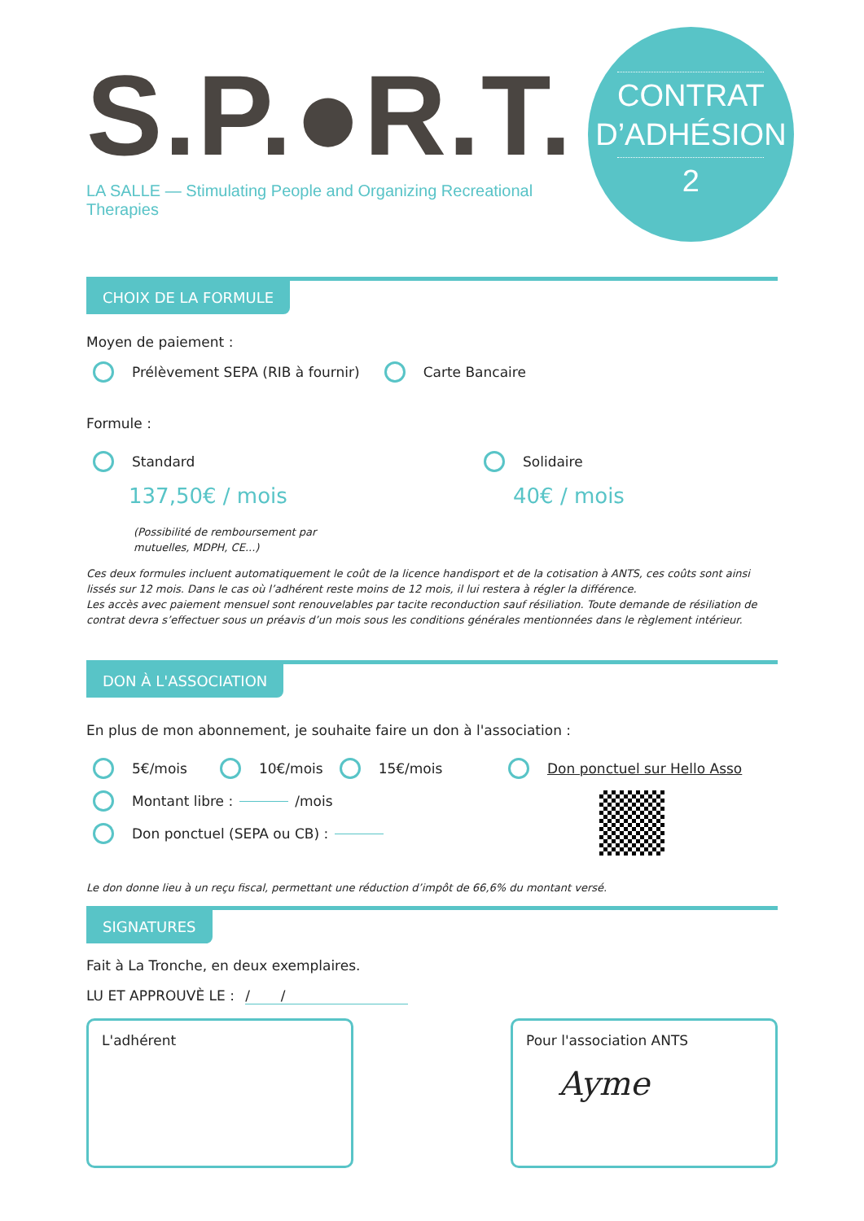S.P.●R.T.
LA SALLE — Stimulating People and Organizing Recreational Therapies
CONTRAT
D’ADHÉSION
2
CHOIX DE LA FORMULE
Moyen de paiement :
Prélèvement SEPA (RIB à fournir)
Carte Bancaire
Formule :
Standard
137,50€ / mois
(Possibilité de remboursement par
mutuelles, MDPH, CE...)
Solidaire
40€ / mois
Ces deux formules incluent automatiquement le coût de la licence handisport et de la cotisation à ANTS, ces coûts sont ainsi lissés sur 12 mois. Dans le cas où l’adhérent reste moins de 12 mois, il lui restera à régler la différence.
Les accès avec paiement mensuel sont renouvelables par tacite reconduction sauf résiliation. Toute demande de résiliation de contrat devra s’effectuer sous un préavis d’un mois sous les conditions générales mentionnées dans le règlement intérieur.
DON À L'ASSOCIATION
En plus de mon abonnement, je souhaite faire un don à l'association :
5€/mois
10€/mois
15€/mois
Montant libre : /mois
Don ponctuel (SEPA ou CB) :
Don ponctuel sur Hello Asso
Le don donne lieu à un reçu fiscal, permettant une réduction d’impôt de 66,6% du montant versé.
SIGNATURES
Fait à La Tronche, en deux exemplaires.
LU ET APPROUVÈ LE : / /
L'adhérent Pour l'association ANTS
Ayme